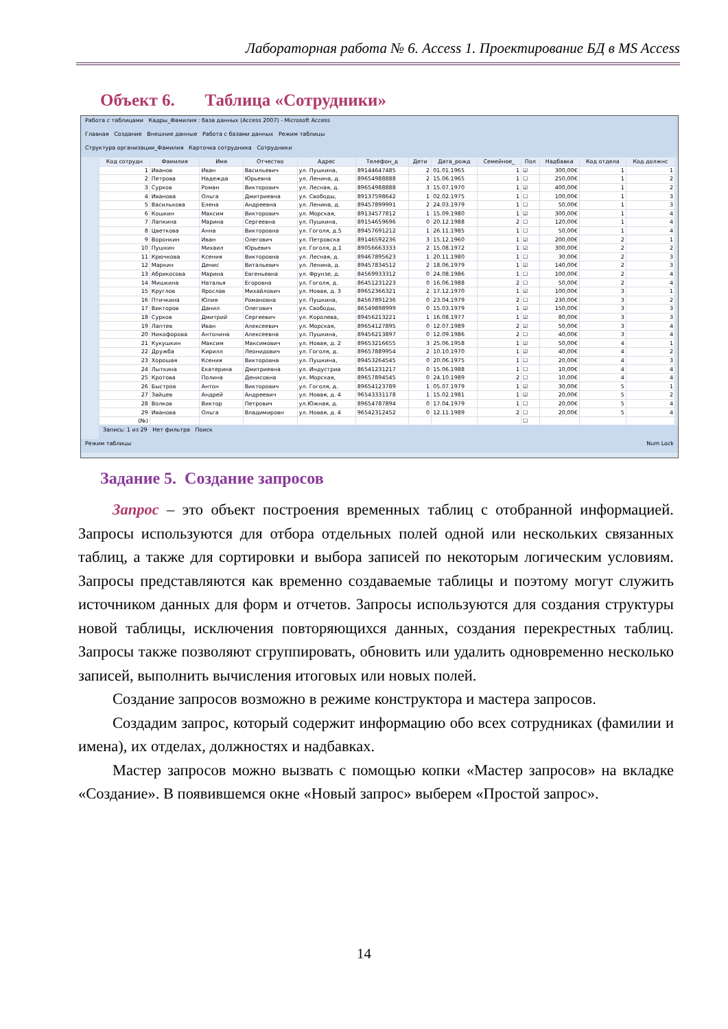Лабораторная работа № 6. Access 1. Проектирование БД в MS Access
Объект 6. Таблица «Сотрудники»
Работа с таблицами Кадры_Фамилия : база данных (Access 2007) - Microsoft Access
Главная Создание Внешние данные Работа с базами данных Режим таблицы
Структура организации_Фамилия Карточка сотрудника Сотрудники
| Код сотрудн | Фамилия | Имя | Отчество | Адрес | Телефон_д | Дети | Дата_рожд | Семейное_ | Пол | Надбавка | Код отдела | Код должнс |
| --- | --- | --- | --- | --- | --- | --- | --- | --- | --- | --- | --- | --- |
| 1 | Иванов | Иван | Васильевич | ул. Пушкина, | 89144647485 | 2 | 01.01.1965 | 1 | ☑ | 300,00€ | 1 | 1 |
| 2 | Петрова | Надежда | Юрьевна | ул. Ленина, д. | 89654988888 | 2 | 15.06.1965 | 1 | ☐ | 250,00€ | 1 | 2 |
| 3 | Сурков | Роман | Викторович | ул. Лесная, д. | 89654988888 | 3 | 15.07.1970 | 1 | ☑ | 400,00€ | 1 | 2 |
| 4 | Иванова | Ольга | Дмитриевна | ул. Свободы, | 89137598642 | 1 | 02.02.1975 | 1 | ☐ | 100,00€ | 1 | 3 |
| 5 | Василькова | Елена | Андреевна | ул. Ленина, д. | 89457899991 | 2 | 24.03.1979 | 1 | ☐ | 50,00€ | 1 | 3 |
| 6 | Кошкин | Максим | Викторович | ул. Морская, | 89134577812 | 1 | 15.09.1980 | 1 | ☑ | 300,00€ | 1 | 4 |
| 7 | Лапкина | Марина | Сергеевна | ул. Пушкина, | 89154659696 | 0 | 20.12.1988 | 2 | ☐ | 120,00€ | 1 | 4 |
| 8 | Цветкова | Анна | Викторовна | ул. Гоголя, д.5 | 89457691212 | 1 | 26.11.1985 | 1 | ☐ | 50,00€ | 1 | 4 |
| 9 | Воронкин | Иван | Олегович | ул. Петровска | 89146592236 | 3 | 15.12.1960 | 1 | ☑ | 200,00€ | 2 | 1 |
| 10 | Пушкин | Михаил | Юрьевич | ул. Гоголя, д.1 | 89056663333 | 2 | 15.08.1972 | 1 | ☑ | 300,00€ | 2 | 2 |
| 11 | Крючкова | Ксения | Викторовна | ул. Лесная, д. | 89467895623 | 1 | 20.11.1980 | 1 | ☐ | 30,00€ | 2 | 3 |
| 12 | Маркин | Денис | Витальевич | ул. Ленина, д. | 89457834512 | 2 | 18.06.1979 | 1 | ☑ | 140,00€ | 2 | 3 |
| 13 | Абрикосова | Марина | Евгеньевна | ул. Фрунзе, д. | 84569933312 | 0 | 24.08.1986 | 1 | ☐ | 100,00€ | 2 | 4 |
| 14 | Мишкина | Наталья | Егоровна | ул. Гоголя, д. | 86451231223 | 0 | 16.06.1988 | 2 | ☐ | 50,00€ | 2 | 4 |
| 15 | Круглов | Ярослав | Михайлович | ул. Новая, д. 3 | 89652366321 | 2 | 17.12.1970 | 1 | ☑ | 100,00€ | 3 | 1 |
| 16 | Птичкина | Юлия | Романовна | ул. Пушкина, | 84567891236 | 0 | 23.04.1979 | 2 | ☐ | 230,00€ | 3 | 2 |
| 17 | Викторов | Данил | Олегович | ул. Свободы, | 86549898999 | 0 | 15.03.1979 | 1 | ☑ | 150,00€ | 3 | 3 |
| 18 | Сурков | Дмитрий | Сергеевич | ул. Королева, | 89456213221 | 1 | 16.08.1977 | 1 | ☑ | 80,00€ | 3 | 3 |
| 19 | Лаптев | Иван | Алексеевич | ул. Морская, | 89654127895 | 0 | 12.07.1989 | 2 | ☑ | 50,00€ | 3 | 4 |
| 20 | Никофорова | Антонина | Алексеевна | ул. Пушкина, | 89456213897 | 0 | 12.09.1986 | 2 | ☐ | 40,00€ | 3 | 4 |
| 21 | Кукушкин | Максим | Максимович | ул. Новая, д. 2 | 89653216655 | 3 | 25.06.1958 | 1 | ☑ | 50,00€ | 4 | 1 |
| 22 | Дружба | Кирилл | Леонидович | ул. Гоголя, д. | 89657889954 | 2 | 10.10.1970 | 1 | ☑ | 40,00€ | 4 | 2 |
| 23 | Хорошая | Ксения | Викторовна | ул. Пушкина, | 89453264545 | 0 | 20.06.1975 | 1 | ☐ | 20,00€ | 4 | 3 |
| 24 | Лыткина | Екатерина | Дмитриевна | ул. Индустриа | 86541231217 | 0 | 15.06.1988 | 1 | ☐ | 10,00€ | 4 | 4 |
| 25 | Кротова | Полина | Денисовна | ул. Морская, | 89657894545 | 0 | 24.10.1989 | 2 | ☐ | 10,00€ | 4 | 4 |
| 26 | Быстров | Антон | Викторович | ул. Гоголя, д. | 89654123789 | 1 | 05.07.1979 | 1 | ☑ | 30,00€ | 5 | 1 |
| 27 | Зайцев | Андрей | Андреевич | ул. Новая, д. 4 | 96543331178 | 1 | 15.02.1981 | 1 | ☑ | 20,00€ | 5 | 2 |
| 28 | Волков | Виктор | Петрович | ул.Южная, д. | 89654787894 | 0 | 17.04.1979 | 1 | ☐ | 20,00€ | 5 | 4 |
| 29 | Иванова | Ольга | Владимировн | ул. Новая, д. 4 | 96542312452 | 0 | 12.11.1989 | 2 | ☐ | 20,00€ | 5 | 4 |
| (№) | | | | | | | | | ☐ | | | |
Запись: 1 из 29 Нет фильтра Поиск
Режим таблицы Num Lock
Задание 5. Создание запросов
Запрос – это объект построения временных таблиц с отобранной информацией. Запросы используются для отбора отдельных полей одной или нескольких связанных таблиц, а также для сортировки и выбора записей по некоторым логическим условиям. Запросы представляются как временно создаваемые таблицы и поэтому могут служить источником данных для форм и отчетов. Запросы используются для создания структуры новой таблицы, исключения повторяющихся данных, создания перекрестных таблиц. Запросы также позволяют сгруппировать, обновить или удалить одновременно несколько записей, выполнить вычисления итоговых или новых полей.
Создание запросов возможно в режиме конструктора и мастера запросов.
Создадим запрос, который содержит информацию обо всех сотрудниках (фамилии и имена), их отделах, должностях и надбавках.
Мастер запросов можно вызвать с помощью копки «Мастер запросов» на вкладке «Создание». В появившемся окне «Новый запрос» выберем «Простой запрос».
14